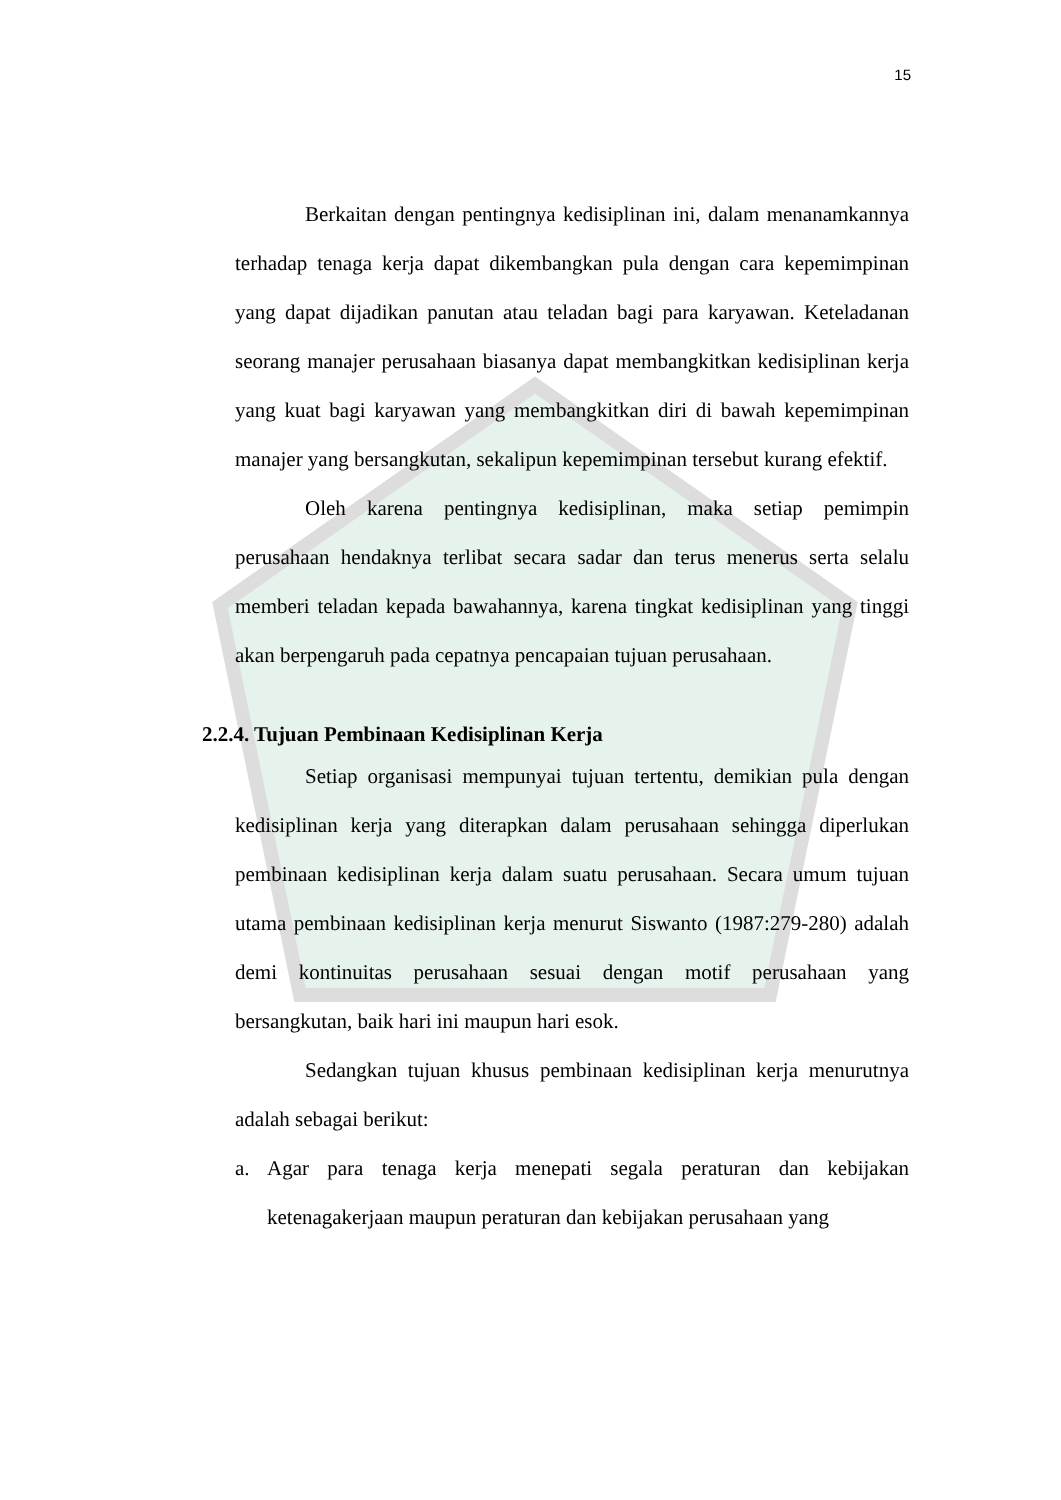15
Berkaitan dengan pentingnya kedisiplinan ini, dalam menanamkannya terhadap tenaga kerja dapat dikembangkan pula dengan cara kepemimpinan yang dapat dijadikan panutan atau teladan bagi para karyawan. Keteladanan seorang manajer perusahaan biasanya dapat membangkitkan kedisiplinan kerja yang kuat bagi karyawan yang membangkitkan diri di bawah kepemimpinan manajer yang bersangkutan, sekalipun kepemimpinan tersebut kurang efektif.
Oleh karena pentingnya kedisiplinan, maka setiap pemimpin perusahaan hendaknya terlibat secara sadar dan terus menerus serta selalu memberi teladan kepada bawahannya, karena tingkat kedisiplinan yang tinggi akan berpengaruh pada cepatnya pencapaian tujuan perusahaan.
2.2.4. Tujuan Pembinaan Kedisiplinan Kerja
Setiap organisasi mempunyai tujuan tertentu, demikian pula dengan kedisiplinan kerja yang diterapkan dalam perusahaan sehingga diperlukan pembinaan kedisiplinan kerja dalam suatu perusahaan. Secara umum tujuan utama pembinaan kedisiplinan kerja menurut Siswanto (1987:279-280) adalah demi kontinuitas perusahaan sesuai dengan motif perusahaan yang bersangkutan, baik hari ini maupun hari esok.
Sedangkan tujuan khusus pembinaan kedisiplinan kerja menurutnya adalah sebagai berikut:
a. Agar para tenaga kerja menepati segala peraturan dan kebijakan ketenagakerjaan maupun peraturan dan kebijakan perusahaan yang